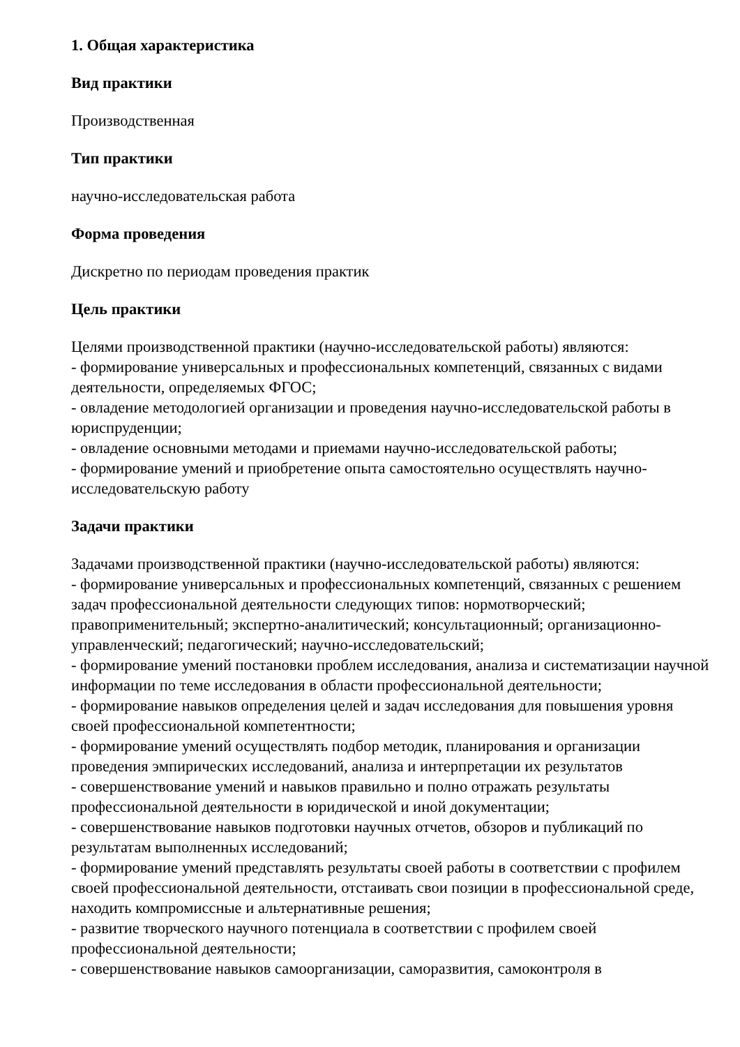1. Общая характеристика
Вид практики
Производственная
Тип практики
научно-исследовательская работа
Форма проведения
Дискретно по периодам проведения практик
Цель практики
Целями производственной практики (научно-исследовательской работы) являются:
- формирование универсальных и профессиональных компетенций, связанных с видами деятельности, определяемых ФГОС;
- овладение методологией организации и проведения научно-исследовательской работы в юриспруденции;
- овладение основными методами и приемами научно-исследовательской работы;
- формирование умений и приобретение опыта самостоятельно осуществлять научно-исследовательскую работу
Задачи практики
Задачами производственной практики (научно-исследовательской работы) являются:
- формирование универсальных и профессиональных компетенций, связанных с решением задач профессиональной деятельности следующих типов: нормотворческий; правоприменительный; экспертно-аналитический; консультационный; организационно-управленческий; педагогический; научно-исследовательский;
- формирование умений постановки проблем исследования, анализа и систематизации научной информации по теме исследования в области профессиональной деятельности;
- формирование навыков определения целей и задач исследования для повышения уровня своей профессиональной компетентности;
- формирование умений осуществлять подбор методик, планирования и организации проведения эмпирических исследований, анализа и интерпретации их результатов
- совершенствование умений и навыков правильно и полно отражать результаты профессиональной деятельности в юридической и иной документации;
- совершенствование навыков подготовки научных отчетов, обзоров и публикаций по результатам выполненных исследований;
- формирование умений представлять результаты своей работы в соответствии с профилем своей профессиональной деятельности, отстаивать свои позиции в профессиональной среде, находить компромиссные и альтернативные решения;
- развитие творческого научного потенциала в соответствии с профилем своей профессиональной деятельности;
- совершенствование навыков самоорганизации, саморазвития, самоконтроля в